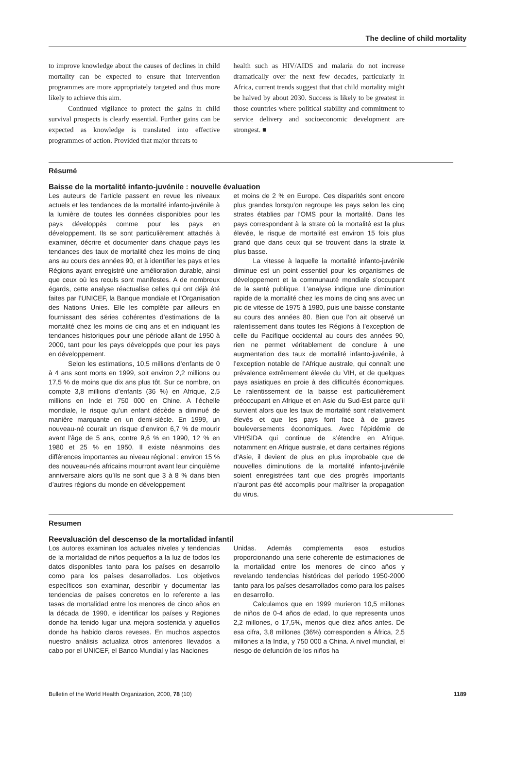The decline of child mortality
to improve knowledge about the causes of declines in child mortality can be expected to ensure that intervention programmes are more appropriately targeted and thus more likely to achieve this aim.
Continued vigilance to protect the gains in child survival prospects is clearly essential. Further gains can be expected as knowledge is translated into effective programmes of action. Provided that major threats to
health such as HIV/AIDS and malaria do not increase dramatically over the next few decades, particularly in Africa, current trends suggest that that child mortality might be halved by about 2030. Success is likely to be greatest in those countries where political stability and commitment to service delivery and socioeconomic development are strongest. ■
Résumé
Baisse de la mortalité infanto-juvénile : nouvelle évaluation
Les auteurs de l’article passent en revue les niveaux actuels et les tendances de la mortalité infanto-juvénile à la lumière de toutes les données disponibles pour les pays développés comme pour les pays en développement. Ils se sont particulièrement attachés à examiner, décrire et documenter dans chaque pays les tendances des taux de mortalité chez les moins de cinq ans au cours des années 90, et à identifier les pays et les Régions ayant enregistré une amélioration durable, ainsi que ceux où les reculs sont manifestes. A de nombreux égards, cette analyse réactualise celles qui ont déjà été faites par l’UNICEF, la Banque mondiale et l’Organisation des Nations Unies. Elle les complète par ailleurs en fournissant des séries cohérentes d’estimations de la mortalité chez les moins de cinq ans et en indiquant les tendances historiques pour une période allant de 1950 à 2000, tant pour les pays développés que pour les pays en développement.
Selon les estimations, 10,5 millions d’enfants de 0 à 4 ans sont morts en 1999, soit environ 2,2 millions ou 17,5 % de moins que dix ans plus tôt. Sur ce nombre, on compte 3,8 millions d’enfants (36 %) en Afrique, 2,5 millions en Inde et 750 000 en Chine. A l’échelle mondiale, le risque qu’un enfant décède a diminué de manière marquante en un demi-siècle. En 1999, un nouveau-né courait un risque d’environ 6,7 % de mourir avant l’âge de 5 ans, contre 9,6 % en 1990, 12 % en 1980 et 25 % en 1950. Il existe néanmoins des différences importantes au niveau régional : environ 15 % des nouveau-nés africains mourront avant leur cinquième anniversaire alors qu’ils ne sont que 3 à 8 % dans bien d’autres régions du monde en développement
et moins de 2 % en Europe. Ces disparités sont encore plus grandes lorsqu’on regroupe les pays selon les cinq strates établies par l’OMS pour la mortalité. Dans les pays correspondant à la strate où la mortalité est la plus élevée, le risque de mortalité est environ 15 fois plus grand que dans ceux qui se trouvent dans la strate la plus basse.
La vitesse à laquelle la mortalité infanto-juvénile diminue est un point essentiel pour les organismes de développement et la communauté mondiale s’occupant de la santé publique. L’analyse indique une diminution rapide de la mortalité chez les moins de cinq ans avec un pic de vitesse de 1975 à 1980, puis une baisse constante au cours des années 80. Bien que l’on ait observé un ralentissement dans toutes les Régions à l’exception de celle du Pacifique occidental au cours des années 90, rien ne permet véritablement de conclure à une augmentation des taux de mortalité infanto-juvénile, à l’exception notable de l’Afrique australe, qui connaît une prévalence extrêmement élevée du VIH, et de quelques pays asiatiques en proie à des difficultés économiques. Le ralentissement de la baisse est particulièrement préoccupant en Afrique et en Asie du Sud-Est parce qu’il survient alors que les taux de mortalité sont relativement élevés et que les pays font face à de graves bouleversements économiques. Avec l’épidémie de VIH/SIDA qui continue de s’étendre en Afrique, notamment en Afrique australe, et dans certaines régions d’Asie, il devient de plus en plus improbable que de nouvelles diminutions de la mortalité infanto-juvénile soient enregistrées tant que des progrès importants n’auront pas été accomplis pour maîtriser la propagation du virus.
Resumen
Reevaluación del descenso de la mortalidad infantil
Los autores examinan los actuales niveles y tendencias de la mortalidad de niños pequeños a la luz de todos los datos disponibles tanto para los países en desarrollo como para los países desarrollados. Los objetivos específicos son examinar, describir y documentar las tendencias de países concretos en lo referente a las tasas de mortalidad entre los menores de cinco años en la década de 1990, e identificar los países y Regiones donde ha tenido lugar una mejora sostenida y aquellos donde ha habido claros reveses. En muchos aspectos nuestro análisis actualiza otros anteriores llevados a cabo por el UNICEF, el Banco Mundial y las Naciones
Unidas. Además complementa esos estudios proporcionando una serie coherente de estimaciones de la mortalidad entre los menores de cinco años y revelando tendencias históricas del periodo 1950-2000 tanto para los países desarrollados como para los países en desarrollo.
Calculamos que en 1999 murieron 10,5 millones de niños de 0-4 años de edad, lo que representa unos 2,2 millones, o 17,5%, menos que diez años antes. De esa cifra, 3,8 millones (36%) corresponden a África, 2,5 millones a la India, y 750 000 a China. A nivel mundial, el riesgo de defunción de los niños ha
Bulletin of the World Health Organization, 2000, 78 (10) 1189